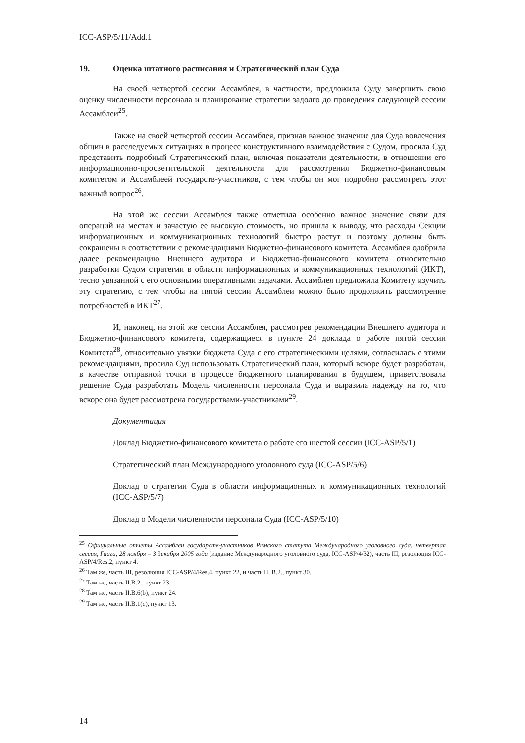ICC-ASP/5/11/Add.1
19. Оценка штатного расписания и Стратегический план Суда
На своей четвертой сессии Ассамблея, в частности, предложила Суду завершить свою оценку численности персонала и планирование стратегии задолго до проведения следующей сессии Ассамблеи<sup>25</sup>.
Также на своей четвертой сессии Ассамблея, признав важное значение для Суда вовлечения общин в расследуемых ситуациях в процесс конструктивного взаимодействия с Судом, просила Суд представить подробный Стратегический план, включая показатели деятельности, в отношении его информационно-просветительской деятельности для рассмотрения Бюджетно-финансовым комитетом и Ассамблеей государств-участников, с тем чтобы он мог подробно рассмотреть этот важный вопрос<sup>26</sup>.
На этой же сессии Ассамблея также отметила особенно важное значение связи для операций на местах и зачастую ее высокую стоимость, но пришла к выводу, что расходы Секции информационных и коммуникационных технологий быстро растут и поэтому должны быть сокращены в соответствии с рекомендациями Бюджетно-финансового комитета. Ассамблея одобрила далее рекомендацию Внешнего аудитора и Бюджетно-финансового комитета относительно разработки Судом стратегии в области информационных и коммуникационных технологий (ИКТ), тесно увязанной с его основными оперативными задачами. Ассамблея предложила Комитету изучить эту стратегию, с тем чтобы на пятой сессии Ассамблеи можно было продолжить рассмотрение потребностей в ИКТ<sup>27</sup>.
И, наконец, на этой же сессии Ассамблея, рассмотрев рекомендации Внешнего аудитора и Бюджетно-финансового комитета, содержащиеся в пункте 24 доклада о работе пятой сессии Комитета<sup>28</sup>, относительно увязки бюджета Суда с его стратегическими целями, согласилась с этими рекомендациями, просила Суд использовать Стратегический план, который вскоре будет разработан, в качестве отправной точки в процессе бюджетного планирования в будущем, приветствовала решение Суда разработать Модель численности персонала Суда и выразила надежду на то, что вскоре она будет рассмотрена государствами-участниками<sup>29</sup>.
Документация
Доклад Бюджетно-финансового комитета о работе его шестой сессии (ICC-ASP/5/1)
Стратегический план Международного уголовного суда (ICC-ASP/5/6)
Доклад о стратегии Суда в области информационных и коммуникационных технологий (ICC-ASP/5/7)
Доклад о Модели численности персонала Суда (ICC-ASP/5/10)
<sup>25</sup> Официальные отчеты Ассамблеи государств-участников Римского статута Международного уголовного суда, четвертая сессия, Гаага, 28 ноября – 3 декабря 2005 года (издание Международного уголовного суда, ICC-ASP/4/32), часть III, резолюция ICC-ASP/4/Res.2, пункт 4.
<sup>26</sup> Там же, часть III, резолюция ICC-ASP/4/Res.4, пункт 22, и часть II, B.2., пункт 30.
<sup>27</sup> Там же, часть II.B.2., пункт 23.
<sup>28</sup> Там же, часть II.B.6(b), пункт 24.
<sup>29</sup> Там же, часть II.B.1(c), пункт 13.
14